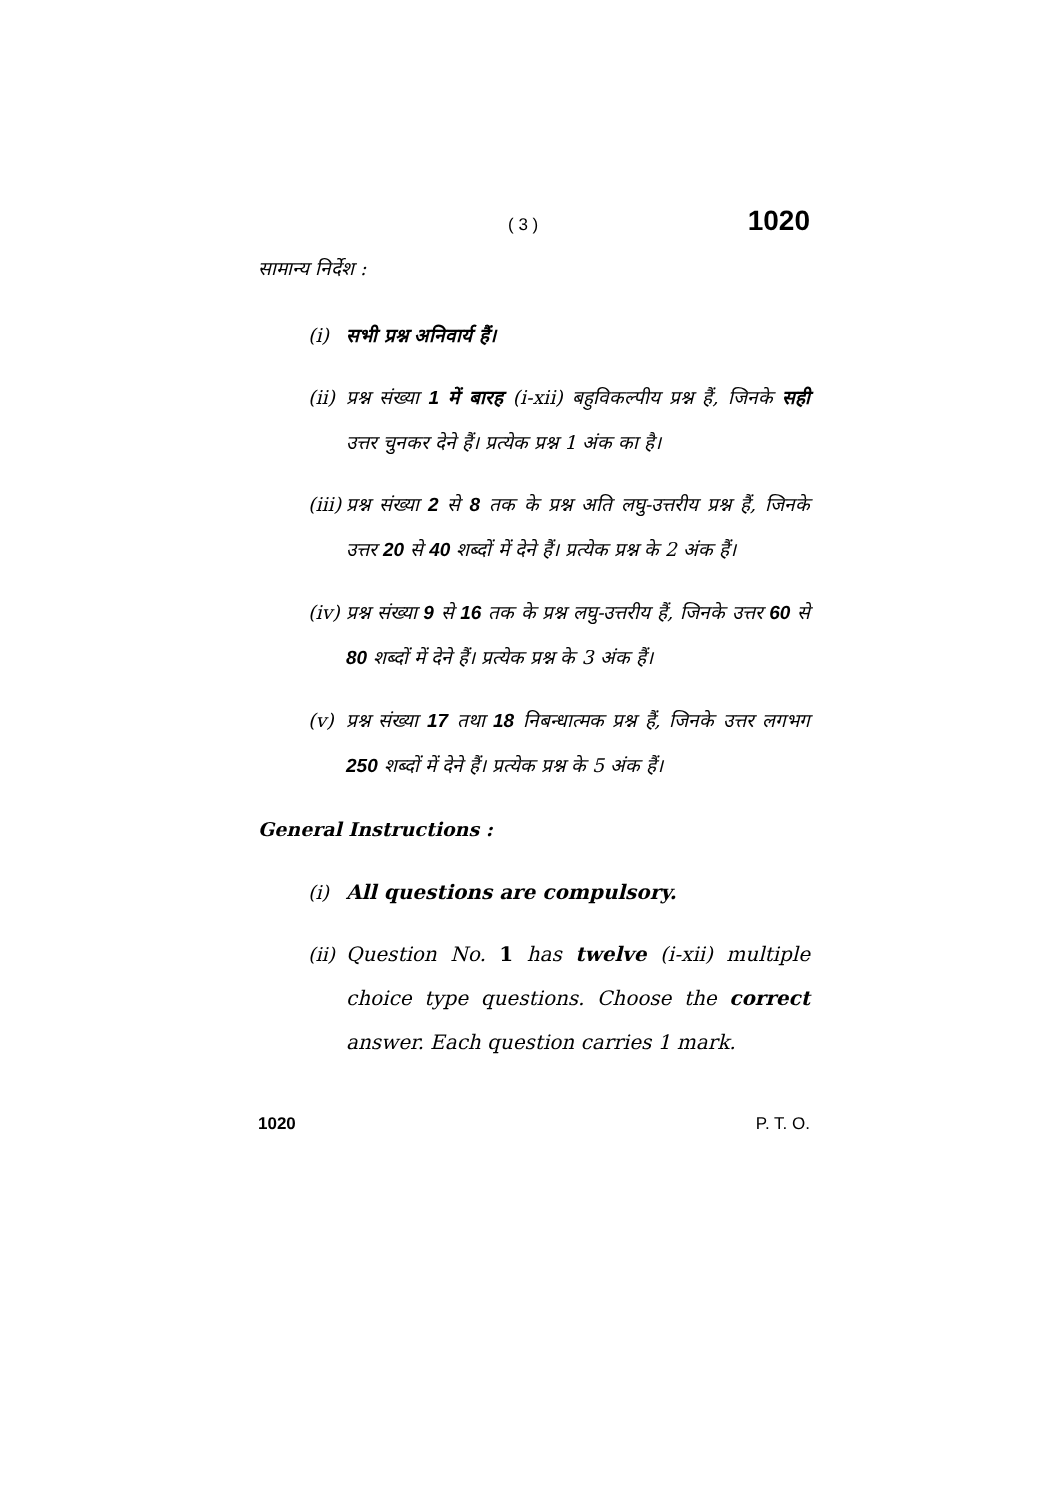( 3 ) 1020
सामान्य निर्देश :
(i) सभी प्रश्न अनिवार्य हैं।
(ii) प्रश्न संख्या 1 में बारह (i-xii) बहुविकल्पीय प्रश्न हैं, जिनके सही उत्तर चुनकर देने हैं। प्रत्येक प्रश्न 1 अंक का है।
(iii) प्रश्न संख्या 2 से 8 तक के प्रश्न अति लघु-उत्तरीय प्रश्न हैं, जिनके उत्तर 20 से 40 शब्दों में देने हैं। प्रत्येक प्रश्न के 2 अंक हैं।
(iv) प्रश्न संख्या 9 से 16 तक के प्रश्न लघु-उत्तरीय हैं, जिनके उत्तर 60 से 80 शब्दों में देने हैं। प्रत्येक प्रश्न के 3 अंक हैं।
(v) प्रश्न संख्या 17 तथा 18 निबन्धात्मक प्रश्न हैं, जिनके उत्तर लगभग 250 शब्दों में देने हैं। प्रत्येक प्रश्न के 5 अंक हैं।
General Instructions :
(i) All questions are compulsory.
(ii) Question No. 1 has twelve (i-xii) multiple choice type questions. Choose the correct answer. Each question carries 1 mark.
1020 P. T. O.